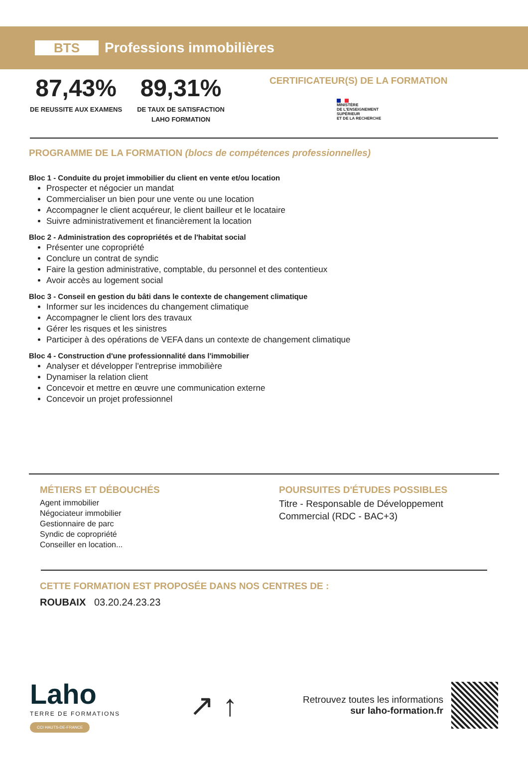BTS
Professions immobilières
87,43%
DE REUSSITE AUX EXAMENS
89,31%
DE TAUX DE SATISFACTION
LAHO FORMATION
CERTIFICATEUR(S) DE LA FORMATION
MINISTÈRE
DE L'ENSEIGNEMENT
SUPÉRIEUR
ET DE LA RECHERCHE
PROGRAMME DE LA FORMATION (blocs de compétences professionnelles)
Bloc 1 - Conduite du projet immobilier du client en vente et/ou location
Prospecter et négocier un mandat
Commercialiser un bien pour une vente ou une location
Accompagner le client acquéreur, le client bailleur et le locataire
Suivre administrativement et financièrement la location
Bloc 2 - Administration des copropriétés et de l'habitat social
Présenter une copropriété
Conclure un contrat de syndic
Faire la gestion administrative, comptable, du personnel et des contentieux
Avoir accès au logement social
Bloc 3 - Conseil en gestion du bâti dans le contexte de changement climatique
Informer sur les incidences du changement climatique
Accompagner le client lors des travaux
Gérer les risques et les sinistres
Participer à des opérations de VEFA dans un contexte de changement climatique
Bloc 4 - Construction d'une professionnalité dans l'immobilier
Analyser et développer l'entreprise immobilière
Dynamiser la relation client
Concevoir et mettre en œuvre une communication externe
Concevoir un projet professionnel
MÉTIERS ET DÉBOUCHÉS
Agent immobilier
Négociateur immobilier
Gestionnaire de parc
Syndic de copropriété
Conseiller en location...
POURSUITES D'ÉTUDES POSSIBLES
Titre - Responsable de Développement Commercial (RDC - BAC+3)
CETTE FORMATION EST PROPOSÉE DANS NOS CENTRES DE :
ROUBAIX 03.20.24.23.23
Laho
TERRE DE FORMATIONS
CCI HAUTS-DE-FRANCE
↗ ↑
Retrouvez toutes les informations
sur laho-formation.fr